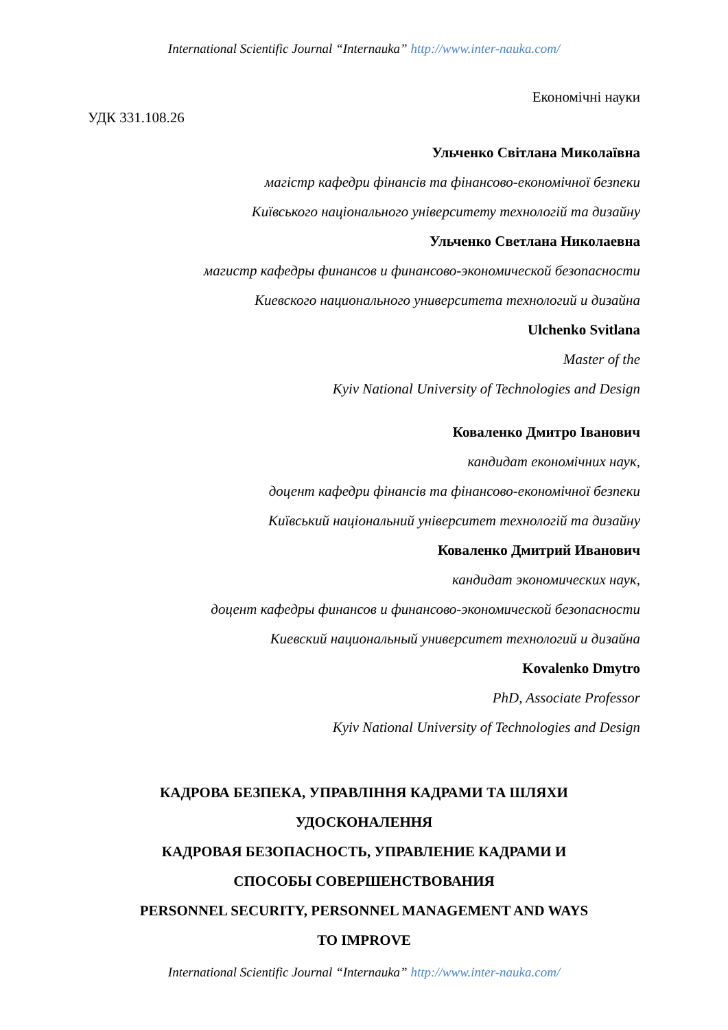International Scientific Journal “Internauka” http://www.inter-nauka.com/
Економічні науки
УДК 331.108.26
Ульченко Світлана Миколаївна
магістр кафедри фінансів та фінансово-економічної безпеки
Київського національного університету технологій та дизайну
Ульченко Светлана Николаевна
магистр кафедры финансов и финансово-экономической безопасности
Киевского национального университета технологий и дизайна
Ulchenko Svitlana
Master of the
Kyiv National University of Technologies and Design
Коваленко Дмитро Іванович
кандидат економічних наук,
доцент кафедри фінансів та фінансово-економічної безпеки
Київський національний університет технологій та дизайну
Коваленко Дмитрий Иванович
кандидат экономических наук,
доцент кафедры финансов и финансово-экономической безопасности
Киевский национальный университет технологий и дизайна
Kovalenko Dmytro
PhD, Associate Professor
Kyiv National University of Technologies and Design
КАДРОВА БЕЗПЕКА, УПРАВЛІННЯ КАДРАМИ ТА ШЛЯХИ
УДОСКОНАЛЕННЯ
КАДРОВАЯ БЕЗОПАСНОСТЬ, УПРАВЛЕНИЕ КАДРАМИ И
СПОСОБЫ СОВЕРШЕНСТВОВАНИЯ
PERSONNEL SECURITY, PERSONNEL MANAGEMENT AND WAYS
TO IMPROVE
International Scientific Journal “Internauka” http://www.inter-nauka.com/